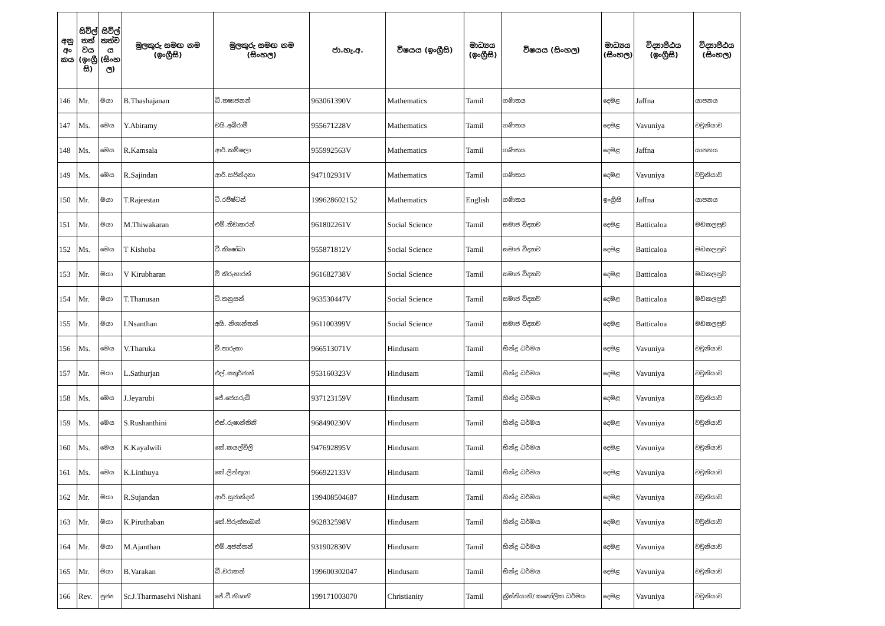| අනු අං කය | සිවිල් තත් වය (ඉංග්‍රී සි) | සිවිල් තත්ව ය (සිංහ ල) | මුලකුරු සමඟ නම (ඉංග්‍රීසි) | මුලකුරු සමඟ නම (සිංහල) | ජා.හැ.අ. | විෂයය (ඉංග්‍රීසි) | මාධ්‍යය (ඉංග්‍රීසි) | විෂයය (සිංහල) | මාධ්‍යය (සිංහල) | විද්‍යාපීඨය (ඉංග්‍රීසි) | විද්‍යාපීඨය (සිංහල) |
| --- | --- | --- | --- | --- | --- | --- | --- | --- | --- | --- | --- |
| 146 | Mr. | මයා | B.Thashajanan | බී.තෂාජනන් | 963061390V | Mathematics | Tamil | ගණිතය | දෙමළ | Jaffna | යාපනය |
| 147 | Ms. | මෙය | Y.Abiramy | වයි.අබිරාමී | 955671228V | Mathematics | Tamil | ගණිතය | දෙමළ | Vavuniya | වවුනියාව |
| 148 | Ms. | මෙය | R.Kamsala | ආර්.කම්ෂලා | 955992563V | Mathematics | Tamil | ගණිතය | දෙමළ | Jaffna | යාපනය |
| 149 | Ms. | මෙය | R.Sajindan | ආර්.සජින්දනා | 947102931V | Mathematics | Tamil | ගණිතය | දෙමළ | Vavuniya | වවුනියාව |
| 150 | Mr. | මයා | T.Rajeestan | ටී.රජීෂ්ටන් | 199628602152 | Mathematics | English | ගණිතය | ඉංග්‍රීසි | Jaffna | යාපනය |
| 151 | Mr. | මයා | M.Thiwakaran | එම්.තිවාකරන් | 961802261V | Social Science | Tamil | සමාජ විද්‍යාව | දෙමළ | Batticaloa | මඩකලපුව |
| 152 | Ms. | මෙය | T Kishoba | ටී.කිෂෝබා | 955871812V | Social Science | Tamil | සමාජ විද්‍යාව | දෙමළ | Batticaloa | මඩකලපුව |
| 153 | Mr. | මයා | V Kirubharan | වී කිරුභාරන් | 961682738V | Social Science | Tamil | සමාජ විද්‍යාව | දෙමළ | Batticaloa | මඩකලපුව |
| 154 | Mr. | මයා | T.Thanusan | ටී.තනුසන් | 963530447V | Social Science | Tamil | සමාජ විද්‍යාව | දෙමළ | Batticaloa | මඩකලපුව |
| 155 | Mr. | මයා | I.Nsanthan | අයි. නිශාන්තන් | 961100399V | Social Science | Tamil | සමාජ විද්‍යාව | දෙමළ | Batticaloa | මඩකලපුව |
| 156 | Ms. | මෙය | V.Tharuka | වී.තාරුකා | 966513071V | Hindusam | Tamil | හින්දු ධර්මය | දෙමළ | Vavuniya | වවුනියාව |
| 157 | Mr. | මයා | L.Sathurjan | එල්.සතුර්ජාන් | 953160323V | Hindusam | Tamil | හින්දු ධර්මය | දෙමළ | Vavuniya | වවුනියාව |
| 158 | Ms. | මෙය | J.Jeyarubi | ජේ.ජෙයරුබී | 937123159V | Hindusam | Tamil | හින්දු ධර්මය | දෙමළ | Vavuniya | වවුනියාව |
| 159 | Ms. | මෙය | S.Rushanthini | එස්.රුෂාන්තිනි | 968490230V | Hindusam | Tamil | හින්දු ධර්මය | දෙමළ | Vavuniya | වවුනියාව |
| 160 | Ms. | මෙය | K.Kayalwili | කේ.කයල්විලි | 947692895V | Hindusam | Tamil | හින්දු ධර්මය | දෙමළ | Vavuniya | වවුනියාව |
| 161 | Ms. | මෙය | K.Linthuya | කේ.ලින්තුයා | 966922133V | Hindusam | Tamil | හින්දු ධර්මය | දෙමළ | Vavuniya | වවුනියාව |
| 162 | Mr. | මයා | R.Sujandan | ආර්.සුජාන්දන් | 199408504687 | Hindusam | Tamil | හින්දු ධර්මය | දෙමළ | Vavuniya | වවුනියාව |
| 163 | Mr. | මයා | K.Piruthaban | කේ.පිරුත්තාබන් | 962832598V | Hindusam | Tamil | හින්දු ධර්මය | දෙමළ | Vavuniya | වවුනියාව |
| 164 | Mr. | මයා | M.Ajanthan | එම්.අජන්තන් | 931902830V | Hindusam | Tamil | හින්දු ධර්මය | දෙමළ | Vavuniya | වවුනියාව |
| 165 | Mr. | මයා | B.Varakan | බී.වරාකන් | 199600302047 | Hindusam | Tamil | හින්දු ධර්මය | දෙමළ | Vavuniya | වවුනියාව |
| 166 | Rev. | පූජ්‍ය | Sr.J.Tharmaselvi Nishani | ජේ.ටී.නිශානි | 199171003070 | Christianity | Tamil | ක්‍රිස්තියානි/ කතෝලික ධර්මය | දෙමළ | Vavuniya | වවුනියාව |